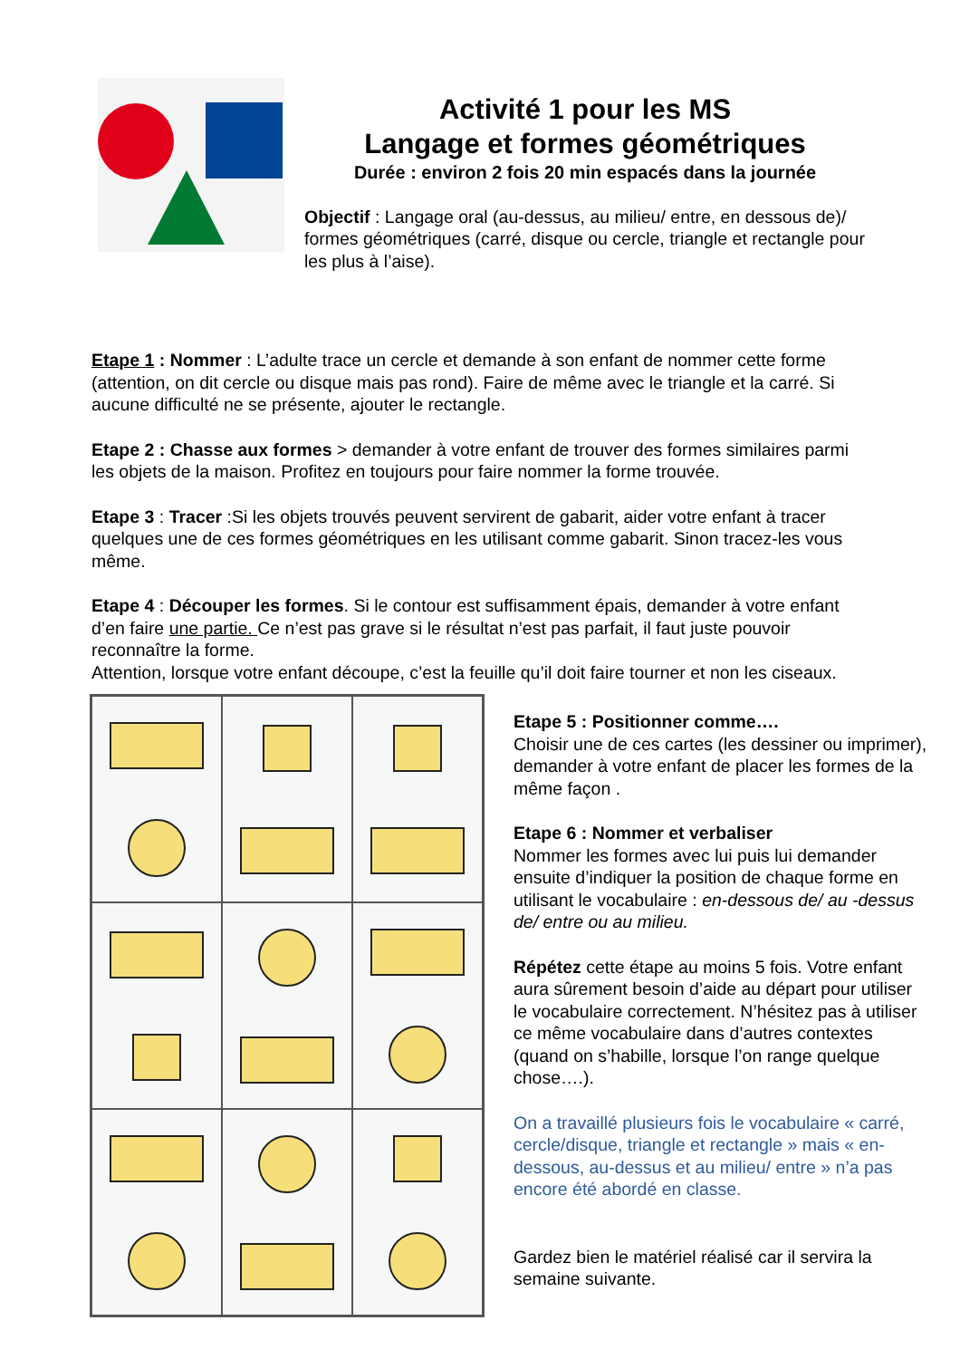Activité 1 pour les MS
Langage et formes géométriques
Durée : environ 2 fois 20 min espacés dans la journée
Objectif : Langage oral (au-dessus, au milieu/ entre, en dessous de)/ formes géométriques (carré, disque ou cercle, triangle et rectangle pour les plus à l’aise).
Etape 1 : Nommer : L’adulte trace un cercle et demande à son enfant de nommer cette forme (attention, on dit cercle ou disque mais pas rond). Faire de même avec le triangle et la carré. Si aucune difficulté ne se présente, ajouter le rectangle.
Etape 2 : Chasse aux formes > demander à votre enfant de trouver des formes similaires parmi les objets de la maison. Profitez en toujours pour faire nommer la forme trouvée.
Etape 3 : Tracer :Si les objets trouvés peuvent servirent de gabarit, aider votre enfant à tracer quelques une de ces formes géométriques en les utilisant comme gabarit. Sinon tracez-les vous même.
Etape 4 : Découper les formes. Si le contour est suffisamment épais, demander à votre enfant d’en faire une partie. Ce n’est pas grave si le résultat n’est pas parfait, il faut juste pouvoir reconnaître la forme.
Attention, lorsque votre enfant découpe, c’est la feuille qu’il doit faire tourner et non les ciseaux.
Etape 5 : Positionner comme….
Choisir une de ces cartes (les dessiner ou imprimer), demander à votre enfant de placer les formes de la même façon .
Etape 6 : Nommer et verbaliser
Nommer les formes avec lui puis lui demander ensuite d’indiquer la position de chaque forme en utilisant le vocabulaire : en-dessous de/ au -dessus de/ entre ou au milieu.
Répétez cette étape au moins 5 fois. Votre enfant aura sûrement besoin d’aide au départ pour utiliser le vocabulaire correctement. N’hésitez pas à utiliser ce même vocabulaire dans d’autres contextes (quand on s’habille, lorsque l’on range quelque chose….).
On a travaillé plusieurs fois le vocabulaire « carré, cercle/disque, triangle et rectangle » mais « en-dessous, au-dessus et au milieu/ entre » n’a pas encore été abordé en classe.
Gardez bien le matériel réalisé car il servira la semaine suivante.